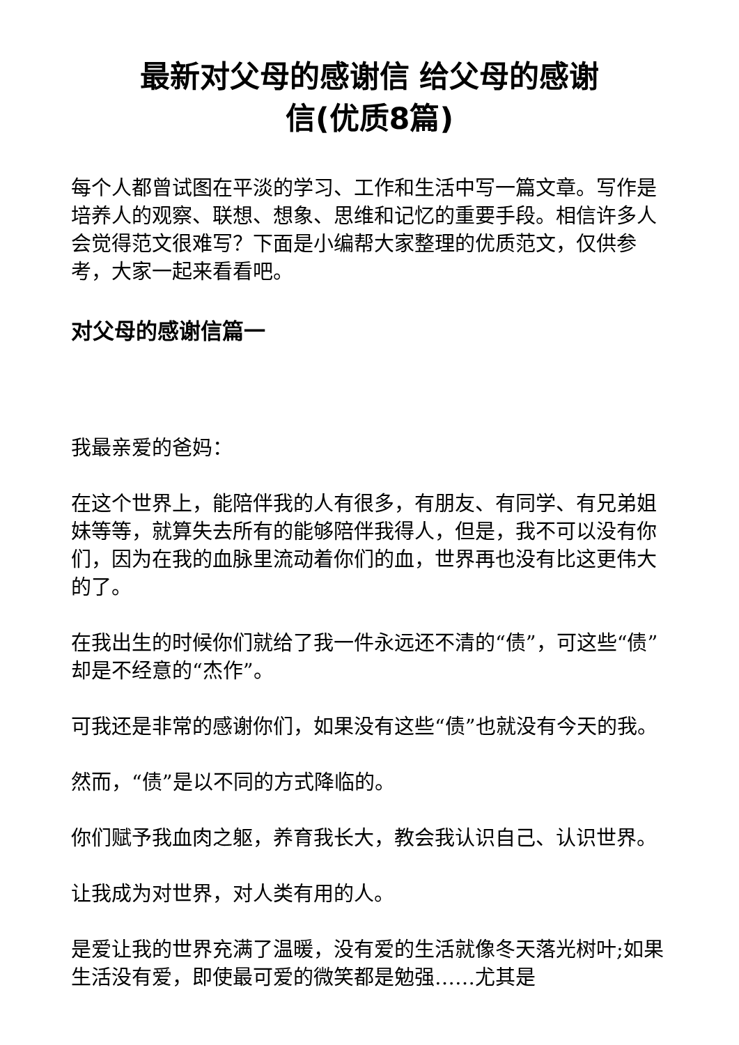最新对父母的感谢信 给父母的感谢
信(优质8篇)
每个人都曾试图在平淡的学习、工作和生活中写一篇文章。写作是培养人的观察、联想、想象、思维和记忆的重要手段。相信许多人会觉得范文很难写？下面是小编帮大家整理的优质范文，仅供参考，大家一起来看看吧。
对父母的感谢信篇一
我最亲爱的爸妈：
在这个世界上，能陪伴我的人有很多，有朋友、有同学、有兄弟姐妹等等，就算失去所有的能够陪伴我得人，但是，我不可以没有你们，因为在我的血脉里流动着你们的血，世界再也没有比这更伟大的了。
在我出生的时候你们就给了我一件永远还不清的“债”，可这些“债”却是不经意的“杰作”。
可我还是非常的感谢你们，如果没有这些“债”也就没有今天的我。
然而，“债”是以不同的方式降临的。
你们赋予我血肉之躯，养育我长大，教会我认识自己、认识世界。
让我成为对世界，对人类有用的人。
是爱让我的世界充满了温暖，没有爱的生活就像冬天落光树叶;如果生活没有爱，即使最可爱的微笑都是勉强……尤其是